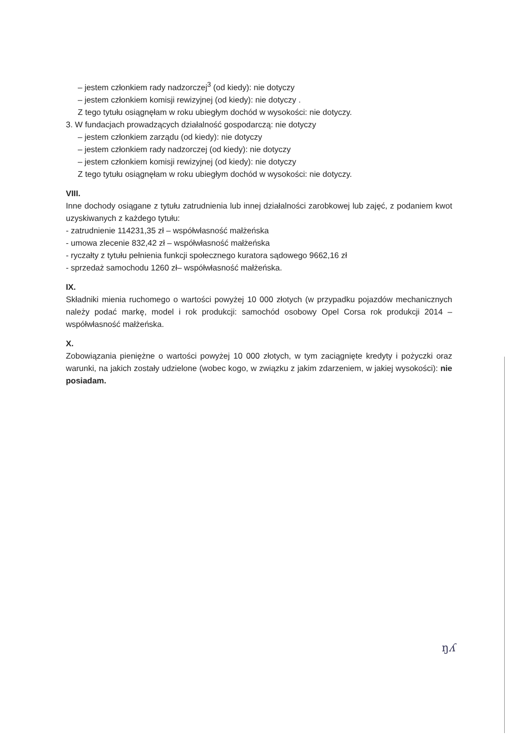– jestem członkiem rady nadzorczej<sup>3</sup> (od kiedy): nie dotyczy
– jestem członkiem komisji rewizyjnej (od kiedy): nie dotyczy .
Z tego tytułu osiągnęłam w roku ubiegłym dochód w wysokości: nie dotyczy.
3. W fundacjach prowadzących działalność gospodarczą: nie dotyczy
– jestem członkiem zarządu (od kiedy): nie dotyczy
– jestem członkiem rady nadzorczej (od kiedy): nie dotyczy
– jestem członkiem komisji rewizyjnej (od kiedy): nie dotyczy
Z tego tytułu osiągnęłam w roku ubiegłym dochód w wysokości: nie dotyczy.
VIII.
Inne dochody osiągane z tytułu zatrudnienia lub innej działalności zarobkowej lub zajęć, z podaniem kwot uzyskiwanych z każdego tytułu:
- zatrudnienie 114231,35 zł – współwłasność małżeńska
- umowa zlecenie 832,42 zł – współwłasność małżeńska
- ryczałty z tytułu pełnienia funkcji społecznego kuratora sądowego 9662,16 zł
- sprzedaż samochodu 1260 zł– współwłasność małżeńska.
IX.
Składniki mienia ruchomego o wartości powyżej 10 000 złotych (w przypadku pojazdów mechanicznych należy podać markę, model i rok produkcji: samochód osobowy Opel Corsa rok produkcji 2014 – współwłasność małżeńska.
X.
Zobowiązania pieniężne o wartości powyżej 10 000 złotych, w tym zaciągnięte kredyty i pożyczki oraz warunki, na jakich zostały udzielone (wobec kogo, w związku z jakim zdarzeniem, w jakiej wysokości): nie posiadam.
ŋʎ